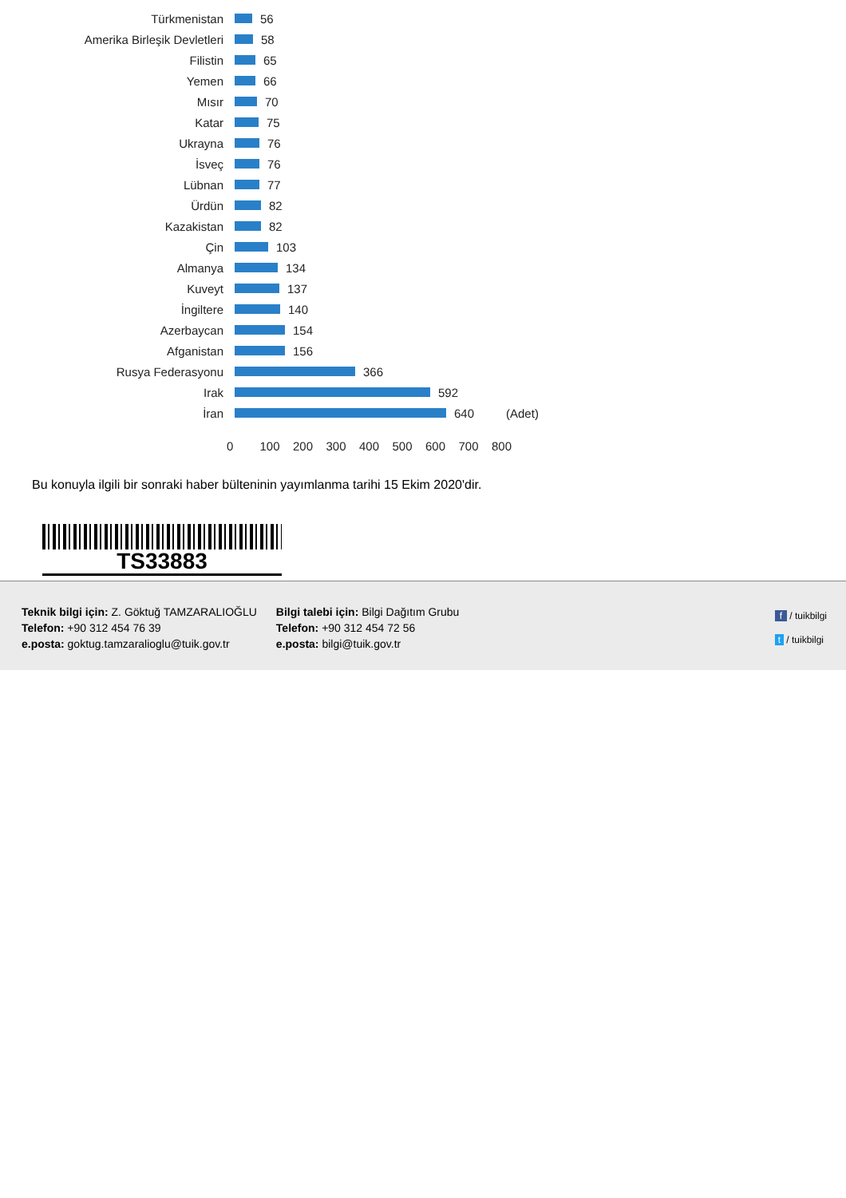Türkmenistan 56
Amerika Birleşik Devletleri 58
Filistin 65
Yemen 66
Mısır 70
Katar 75
Ukrayna 76
İsveç 76
Lübnan 77
Ürdün 82
Kazakistan 82
Çin 103
Almanya 134
Kuveyt 137
İngiltere 140
Azerbaycan 154
Afganistan 156
Rusya Federasyonu 366
Irak 592
İran 640 (Adet)
0 100 200 300 400 500 600 700 800
Bu konuyla ilgili bir sonraki haber bülteninin yayımlanma tarihi 15 Ekim 2020'dir.
TS33883
Teknik bilgi için: Z. Göktuğ TAMZARALIOĞLU
Telefon: +90 312 454 76 39
e.posta: goktug.tamzaralioglu@tuik.gov.tr
Bilgi talebi için: Bilgi Dağıtım Grubu
Telefon: +90 312 454 72 56
e.posta: bilgi@tuik.gov.tr
f / tuikbilgi
t / tuikbilgi